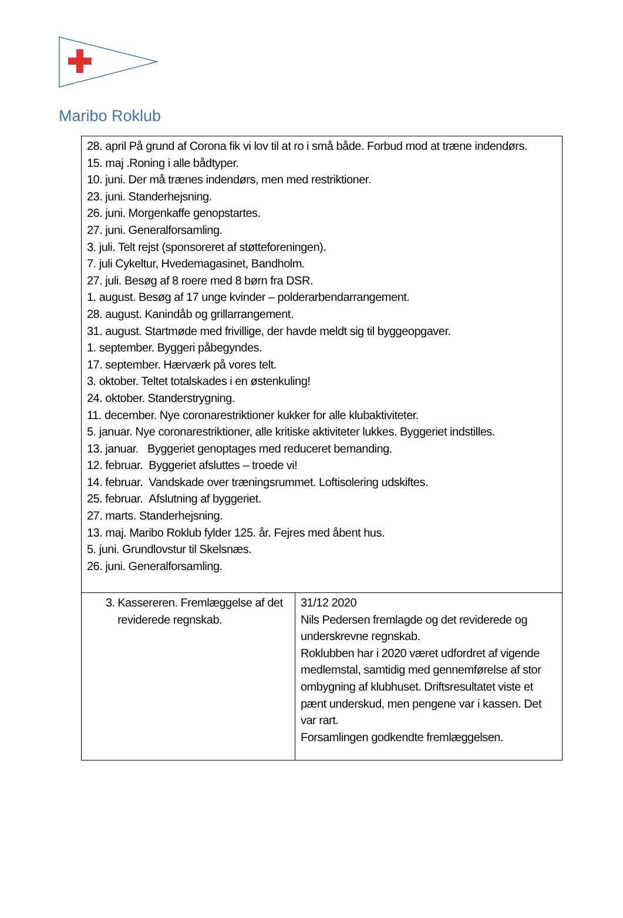Maribo Roklub
| 28. april På grund af Corona fik vi lov til at ro i små både. Forbud mod at træne indendørs. 15. maj .Roning i alle bådtyper. 10. juni. Der må trænes indendørs, men med restriktioner. 23. juni. Standerhejsning. 26. juni. Morgenkaffe genopstartes. 27. juni. Generalforsamling. 3. juli. Telt rejst (sponsoreret af støtteforeningen). 7. juli Cykeltur, Hvedemagasinet, Bandholm. 27. juli. Besøg af 8 roere med 8 børn fra DSR. 1. august. Besøg af 17 unge kvinder – polderarbendarrangement. 28. august. Kanindåb og grillarrangement. 31. august. Startmøde med frivillige, der havde meldt sig til byggeopgaver. 1. september. Byggeri påbegyndes. 17. september. Hærværk på vores telt. 3. oktober. Teltet totalskades i en østenkuling! 24. oktober. Standerstrygning. 11. december. Nye coronarestriktioner kukker for alle klubaktiviteter. 5. januar. Nye coronarestriktioner, alle kritiske aktiviteter lukkes. Byggeriet indstilles. 13. januar. Byggeriet genoptages med reduceret bemanding. 12. februar. Byggeriet afsluttes – troede vi! 14. februar. Vandskade over træningsrummet. Loftisolering udskiftes. 25. februar. Afslutning af byggeriet. 27. marts. Standerhejsning. 13. maj. Maribo Roklub fylder 125. år. Fejres med åbent hus. 5. juni. Grundlovstur til Skelsnæs. 26. juni. Generalforsamling. | |
| 3. Kassereren. Fremlæggelse af det reviderede regnskab. | 31/12 2020 Nils Pedersen fremlagde og det reviderede og underskrevne regnskab. Roklubben har i 2020 været udfordret af vigende medlemstal, samtidig med gennemførelse af stor ombygning af klubhuset. Driftsresultatet viste et pænt underskud, men pengene var i kassen. Det var rart. Forsamlingen godkendte fremlæggelsen. |